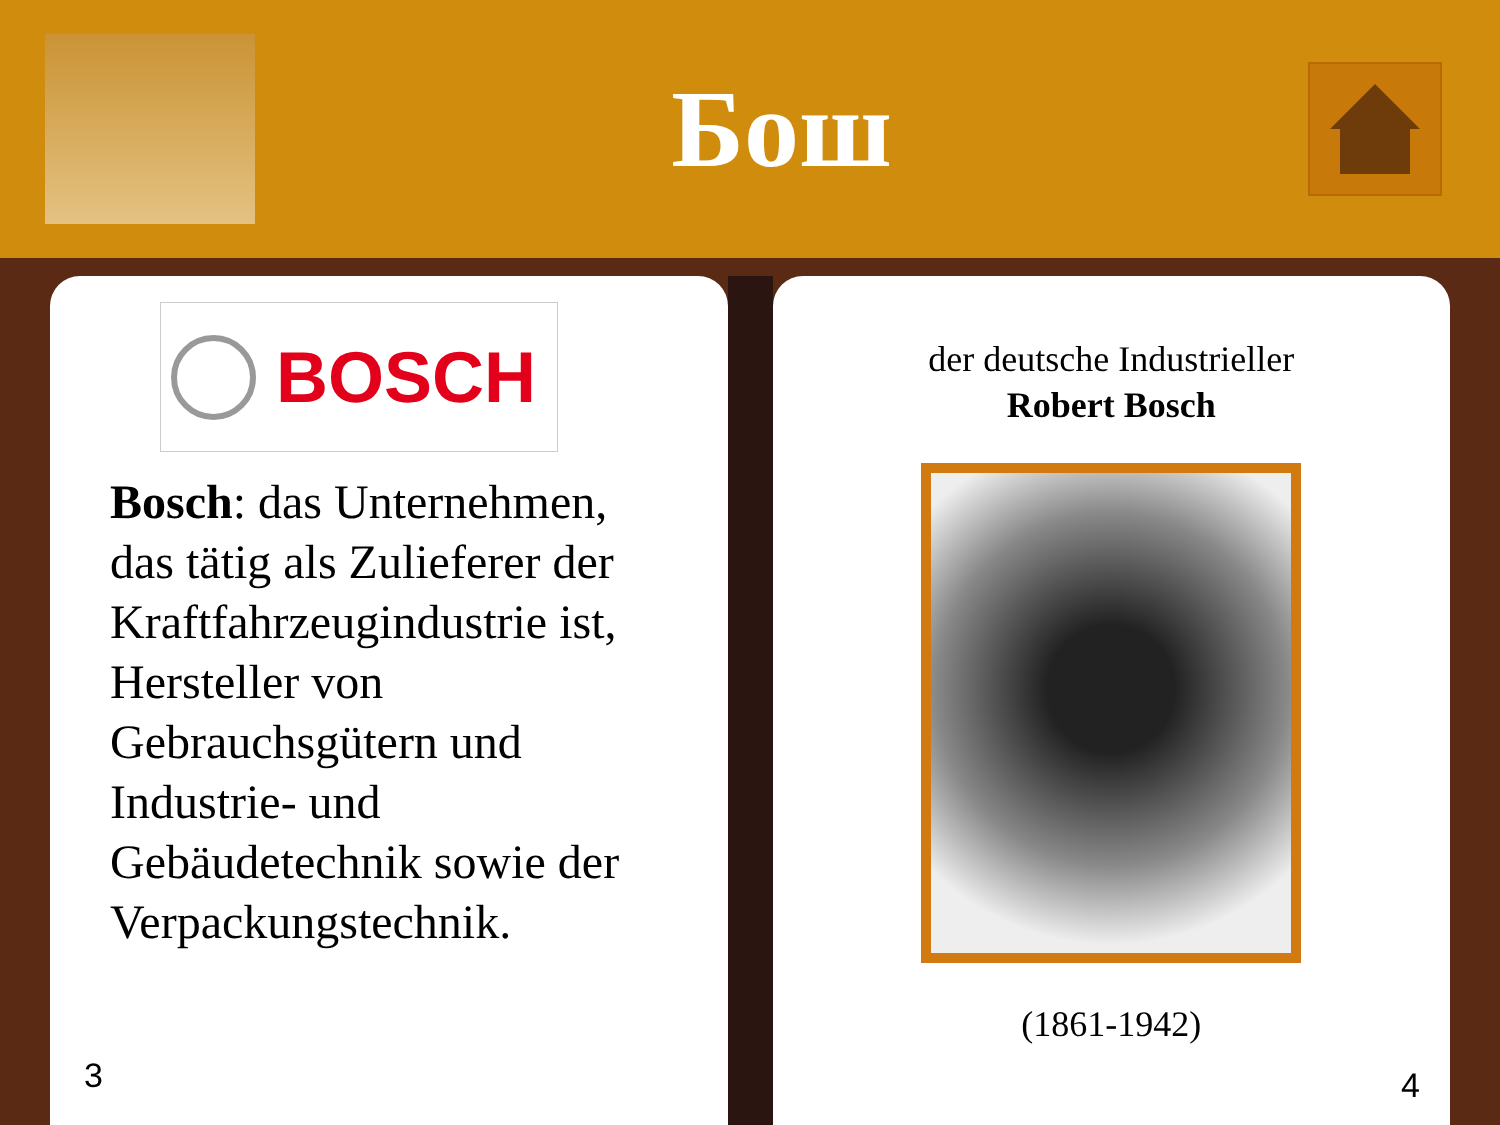Бош
BOSCH
Bosch: das Unternehmen, das tätig als Zulieferer der Kraftfahrzeugindustrie ist, Hersteller von Gebrauchsgütern und Industrie- und Gebäudetechnik sowie der Verpackungstechnik.
3
der deutsche Industrieller
Robert Bosch
(1861-1942)
4